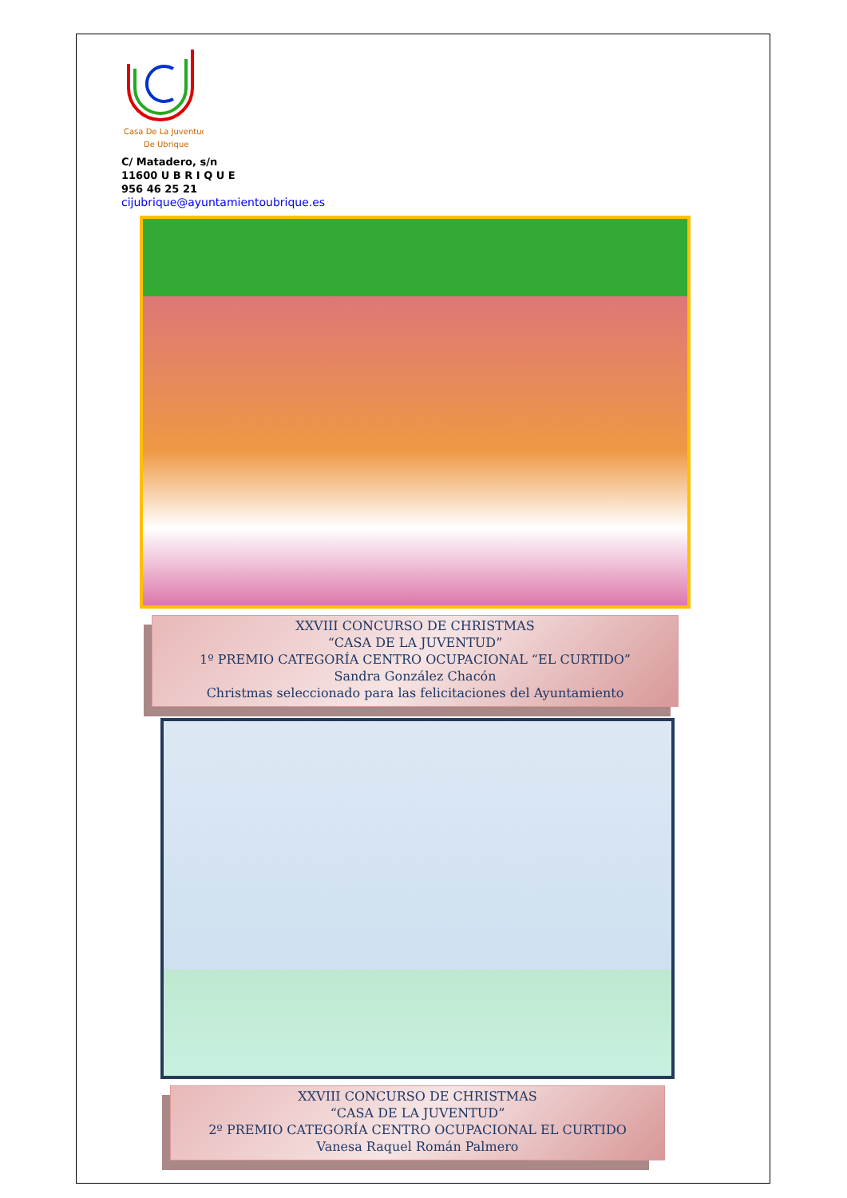Casa De La Juventud
De Ubrique
C/ Matadero, s/n
11600 U B R I Q U E
956 46 25 21
cijubrique@ayuntamientoubrique.es
XXVIII CONCURSO DE CHRISTMAS
“CASA DE LA JUVENTUD”
1º PREMIO CATEGORÍA CENTRO OCUPACIONAL “EL CURTIDO”
Sandra González Chacón
Christmas seleccionado para las felicitaciones del Ayuntamiento
XXVIII CONCURSO DE CHRISTMAS
“CASA DE LA JUVENTUD”
2º PREMIO CATEGORÍA CENTRO OCUPACIONAL EL CURTIDO
Vanesa Raquel Román Palmero